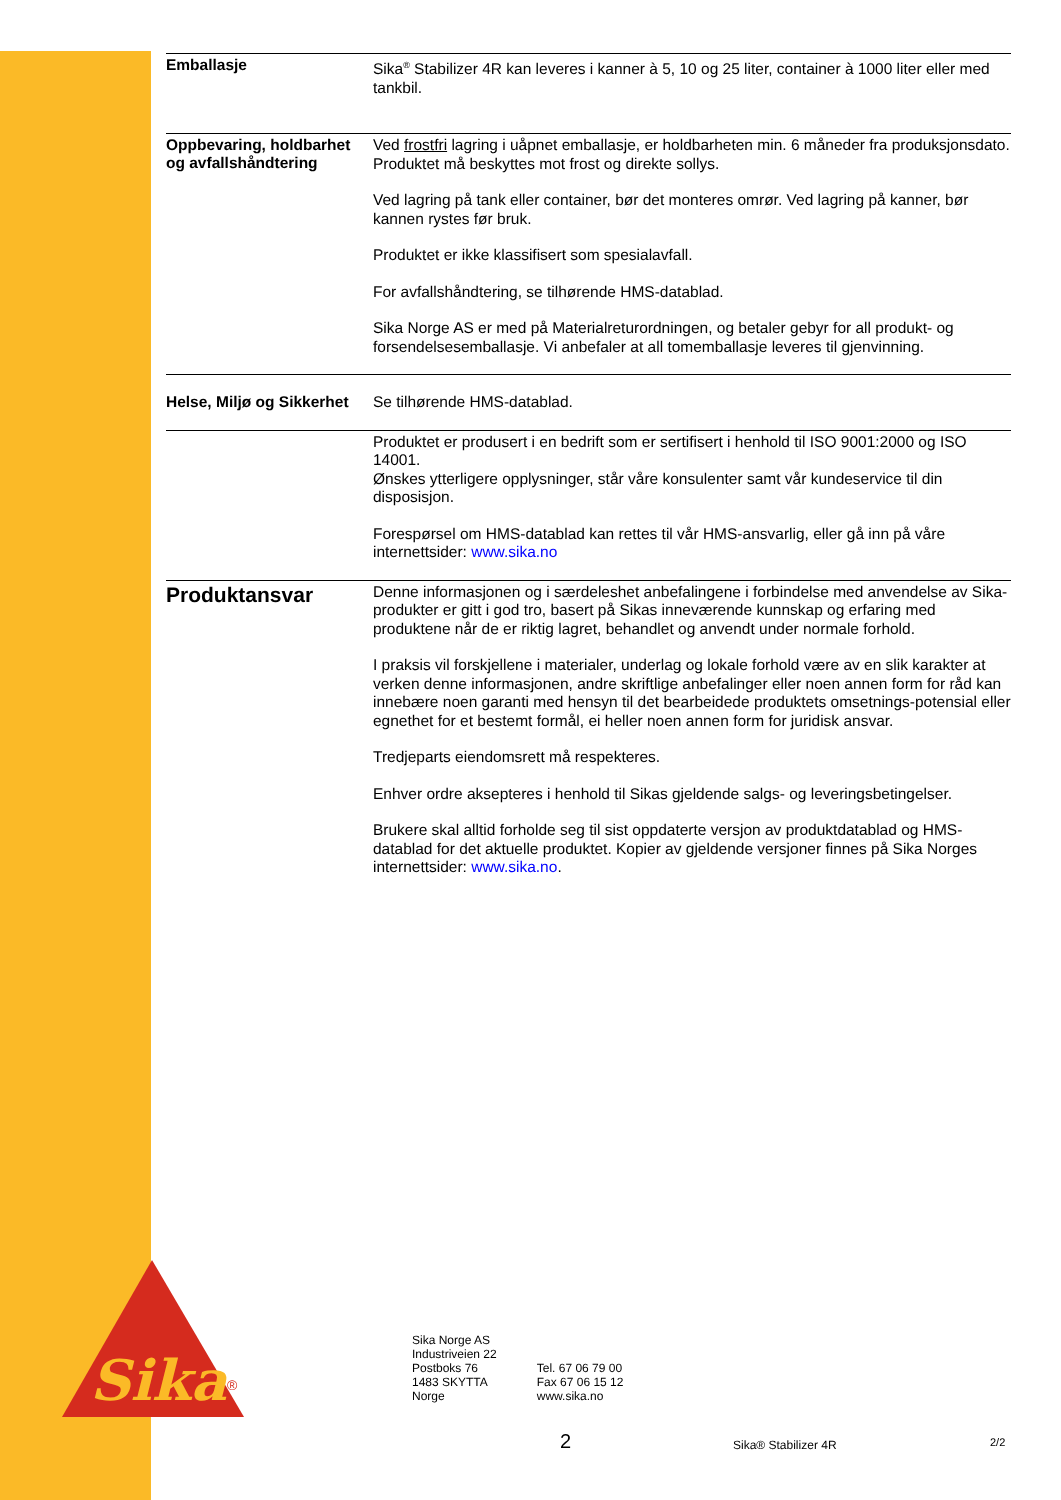Sika
®
Emballasje
Sika<sup>®</sup> Stabilizer 4R kan leveres i kanner à 5, 10 og 25 liter, container à 1000 liter eller med tankbil.
Oppbevaring, holdbarhet og avfallshåndtering
Ved frostfri lagring i uåpnet emballasje, er holdbarheten min. 6 måneder fra produksjonsdato. Produktet må beskyttes mot frost og direkte sollys.
Ved lagring på tank eller container, bør det monteres omrør. Ved lagring på kanner, bør kannen rystes før bruk.
Produktet er ikke klassifisert som spesialavfall.
For avfallshåndtering, se tilhørende HMS-datablad.
Sika Norge AS er med på Materialreturordningen, og betaler gebyr for all produkt- og forsendelsesemballasje. Vi anbefaler at all tomemballasje leveres til gjenvinning.
Helse, Miljø og Sikkerhet
Se tilhørende HMS-datablad.
Produktet er produsert i en bedrift som er sertifisert i henhold til ISO 9001:2000 og ISO 14001.
Ønskes ytterligere opplysninger, står våre konsulenter samt vår kundeservice til din disposisjon.
Forespørsel om HMS-datablad kan rettes til vår HMS-ansvarlig, eller gå inn på våre internettsider: www.sika.no
Produktansvar
Denne informasjonen og i særdeleshet anbefalingene i forbindelse med anvendelse av Sika-produkter er gitt i god tro, basert på Sikas inneværende kunnskap og erfaring med produktene når de er riktig lagret, behandlet og anvendt under normale forhold.
I praksis vil forskjellene i materialer, underlag og lokale forhold være av en slik karakter at verken denne informasjonen, andre skriftlige anbefalinger eller noen annen form for råd kan innebære noen garanti med hensyn til det bearbeidede produktets omsetnings-potensial eller egnethet for et bestemt formål, ei heller noen annen form for juridisk ansvar.
Tredjeparts eiendomsrett må respekteres.
Enhver ordre aksepteres i henhold til Sikas gjeldende salgs- og leveringsbetingelser.
Brukere skal alltid forholde seg til sist oppdaterte versjon av produktdatablad og HMS-datablad for det aktuelle produktet. Kopier av gjeldende versjoner finnes på Sika Norges internettsider: www.sika.no.
Sika Norge AS
Industriveien 22
Postboks 76
1483 SKYTTA
Norge
Tel. 67 06 79 00
Fax 67 06 15 12
www.sika.no
2 Sika® Stabilizer 4R 2/2